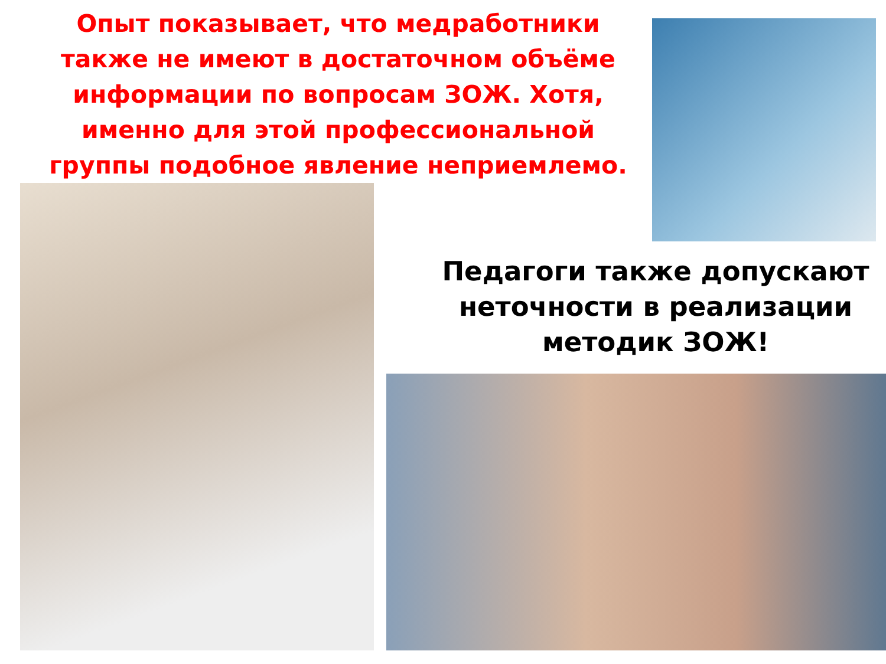Опыт показывает, что медработники также не имеют в достаточном объёме информации по вопросам ЗОЖ. Хотя, именно для этой профессиональной группы подобное явление неприемлемо.
Педагоги также допускают неточности в реализации методик ЗОЖ!